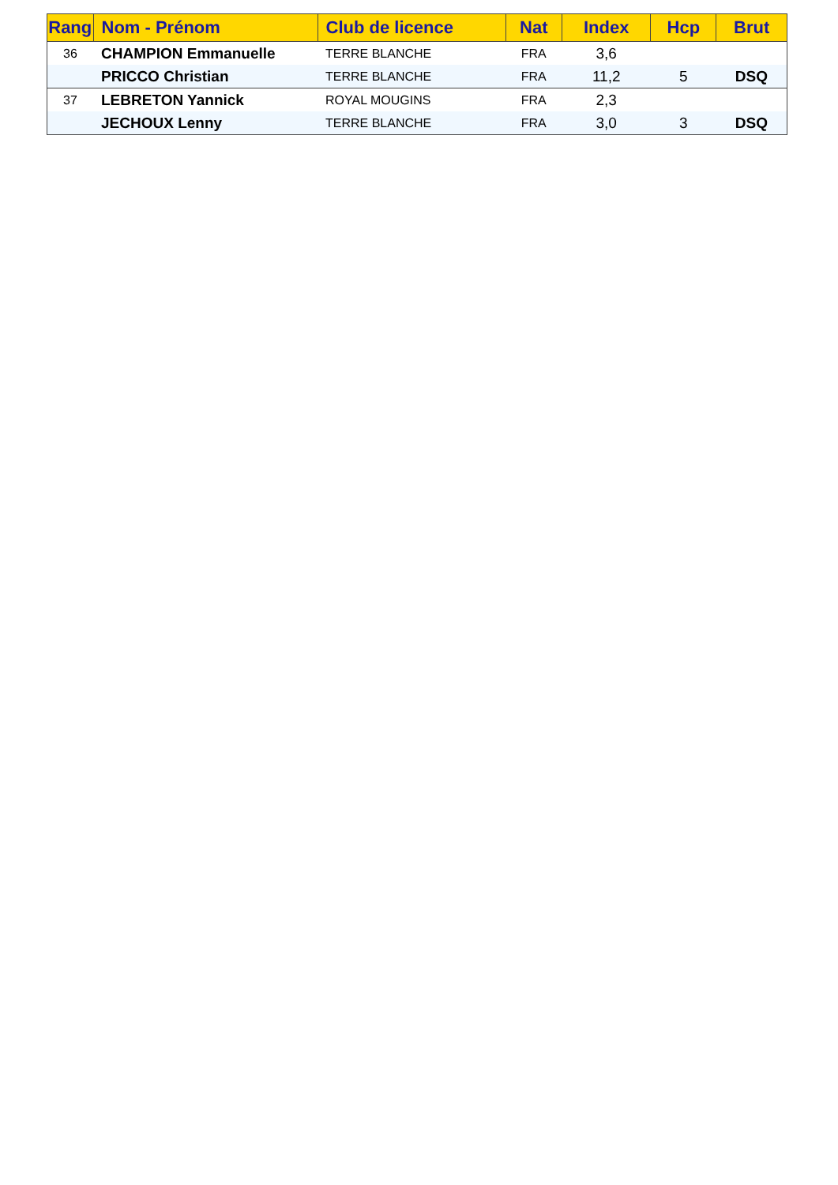| Rang | Nom - Prénom | Club de licence | Nat | Index | Hcp | Brut |
| --- | --- | --- | --- | --- | --- | --- |
| 36 | CHAMPION Emmanuelle | TERRE BLANCHE | FRA | 3,6 | | |
| | PRICCO Christian | TERRE BLANCHE | FRA | 11,2 | 5 | DSQ |
| 37 | LEBRETON Yannick | ROYAL MOUGINS | FRA | 2,3 | | |
| | JECHOUX Lenny | TERRE BLANCHE | FRA | 3,0 | 3 | DSQ |